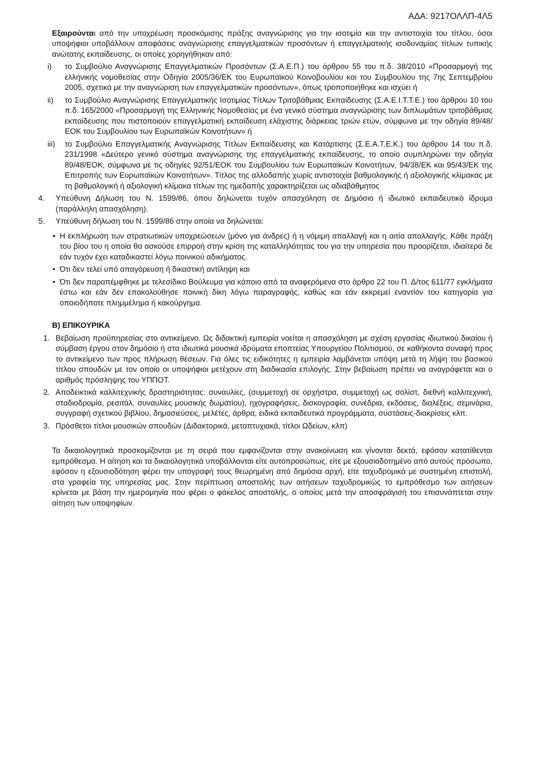ΑΔΑ: 9217ΟΛΛΠ-4Λ5
Εξαιρούνται από την υποχρέωση προσκόμισης πράξης αναγνώρισης για την ισοτιμία και την αντιστοιχία του τίτλου, όσοι υποψήφιοι υποβάλλουν αποφάσεις αναγνώρισης επαγγελματικών προσόντων ή επαγγελματικής ισοδυναμίας τίτλων τυπικής ανώτατης εκπαίδευσης, οι οποίες χορηγήθηκαν από:
i) το Συμβούλιο Αναγνώρισης Επαγγελματικών Προσόντων (Σ.Α.Ε.Π.) του άρθρου 55 του π.δ. 38/2010 «Προσαρμογή της ελληνικής νομοθεσίας στην Οδηγία 2005/36/ΕΚ του Ευρωπαϊκού Κοινοβουλίου και του Συμβουλίου της 7ης Σεπτεμβρίου 2005, σχετικά με την αναγνώριση των επαγγελματικών προσόντων», όπως τροποποιήθηκε και ισχύει ή
ii) το Συμβούλιο Αναγνώρισης Επαγγελματικής Ισοτιμίας Τίτλων Τριτοβάθμιας Εκπαίδευσης (Σ.Α.Ε.Ι.Τ.Τ.Ε.) του άρθρου 10 του π.δ. 165/2000 «Προσαρμογή της Ελληνικής Νομοθεσίας με ένα γενικό σύστημα αναγνώρισης των διπλωμάτων τριτοβάθμιας εκπαίδευσης που πιστοποιούν επαγγελματική εκπαίδευση ελάχιστης διάρκειας τριών ετών, σύμφωνα με την οδηγία 89/48/ΕΟΚ του Συμβουλίου των Ευρωπαϊκών Κοινοτήτων» ή
iii) το Συμβούλιο Επαγγελματικής Αναγνώρισης Τίτλων Εκπαίδευσης και Κατάρτισης (Σ.Ε.Α.Τ.Ε.Κ.) του άρθρου 14 του π.δ. 231/1998 «Δεύτερο γενικό σύστημα αναγνώρισης της επαγγελματικής εκπαίδευσης, το οποίο συμπληρώνει την οδηγία 89/48/ΕΟΚ, σύμφωνα με τις οδηγίες 92/51/ΕΟΚ του Συμβουλίου των Ευρωπαϊκών Κοινοτήτων, 94/38/ΕΚ και 95/43/ΕΚ της Επιτροπής των Ευρωπαϊκών Κοινοτήτων». Τίτλος της αλλοδαπής χωρίς αντιστοιχία βαθμολογικής ή αξιολογικής κλίμακας με τη βαθμολογική ή αξιολογική κλίμακα τίτλων της ημεδαπής χαρακτηρίζεται ως αδιαβάθμητος
4. Υπεύθυνη Δήλωση του Ν. 1599/86, όπου δηλώνεται τυχόν απασχόληση σε Δημόσιο ή ιδιωτικό εκπαιδευτικό ίδρυμα (παράλληλη απασχόληση).
5. Υπεύθυνη δήλωση του Ν. 1599/86 στην οποία να δηλώνεται:
• Η εκπλήρωση των στρατιωτικών υποχρεώσεων (μόνο για άνδρες) ή η νόμιμη απαλλαγή και η αιτία απαλλαγής. Κάθε πράξη του βίου του η οποία θα ασκούσε επιρροή στην κρίση της καταλληλότητας του για την υπηρεσία που προορίζεται, ιδιαίτερα δε εάν τυχόν έχει καταδικαστεί λόγω ποινικού αδικήματος.
• Ότι δεν τελεί υπό απαγόρευση ή δικαστική αντίληψη και
• Ότι δεν παραπέμφθηκε με τελεσίδικο Βούλευμα για κάποιο από τα αναφερόμενα στο άρθρο 22 του Π. Δ/τος 611/77 εγκλήματα έστω και εάν δεν επακολούθησε ποινική δίκη λόγω παραγραφής, καθώς και εάν εκκρεμεί εναντίον του κατηγορία για οποιοδήποτε πλημμέλημα ή κακούργημα.
Β) ΕΠΙΚΟΥΡΙΚΑ
1. Βεβαίωση προϋπηρεσίας στο αντικείμενο. Ως διδακτική εμπειρία νοείται η απασχόληση με σχέση εργασίας ιδιωτικού δικαίου ή σύμβαση έργου στον δημόσιο ή στα ιδιωτικά μουσικά ιδρύματα εποπτείας Υπουργείου Πολιτισμού, σε καθήκοντα συναφή προς το αντικείμενο των προς πλήρωση θέσεων. Για όλες τις ειδικότητες η εμπειρία λαμβάνεται υπόψη μετά τη λήψη του βασικού τίτλου σπουδών με τον οποίο οι υποψήφιοι μετέχουν στη διαδικασία επιλογής. Στην βεβαίωση πρέπει να αναγράφεται και ο αριθμός πρόσληψης του ΥΠΠΟΤ.
2. Αποδεικτικά καλλιτεχνικής δραστηριότητας: συναυλίες, (συμμετοχή σε ορχήστρα, συμμετοχή ως σολίστ, διεθνή καλλιτεχνική, σταδιοδρομία, ρεσιτάλ, συναυλίες μουσικής δωματίου), ηχογραφήσεις, δισκογραφία, συνέδρια, εκδόσεις, διαλέξεις, σεμινάρια, συγγραφή σχετικού βιβλίου, δημοσιεύσεις, μελέτες, άρθρα, ειδικά εκπαιδευτικά προγράμματα, συστάσεις-διακρίσεις κλπ.
3. Πρόσθετοι τίτλοι μουσικών σπουδών (Διδακτορικά, μεταπτυχιακά, τίτλοι Ωδείων, κλπ)
Τα δικαιολογητικά προσκομίζονται με τη σειρά που εμφανίζονται στην ανακοίνωση και γίνονται δεκτά, εφόσον κατατίθενται εμπρόθεσμα. Η αίτηση και τα δικαιολογητικά υποβάλλονται είτε αυτοπροσώπως, είτε με εξουσιοδοτημένο από αυτούς πρόσωπο, εφόσον η εξουσιοδότηση φέρει την υπογραφή τους θεωρημένη από δημόσια αρχή, είτε ταχυδρομικά με συστημένη επιστολή, στα γραφεία της υπηρεσίας μας. Στην περίπτωση αποστολής των αιτήσεων ταχυδρομικώς το εμπρόθεσμο των αιτήσεων κρίνεται με βάση την ημερομηνία που φέρει ο φάκελος αποστολής, ο οποίος μετά την αποσφράγισή του επισυνάπτεται στην αίτηση των υποψηφίων.